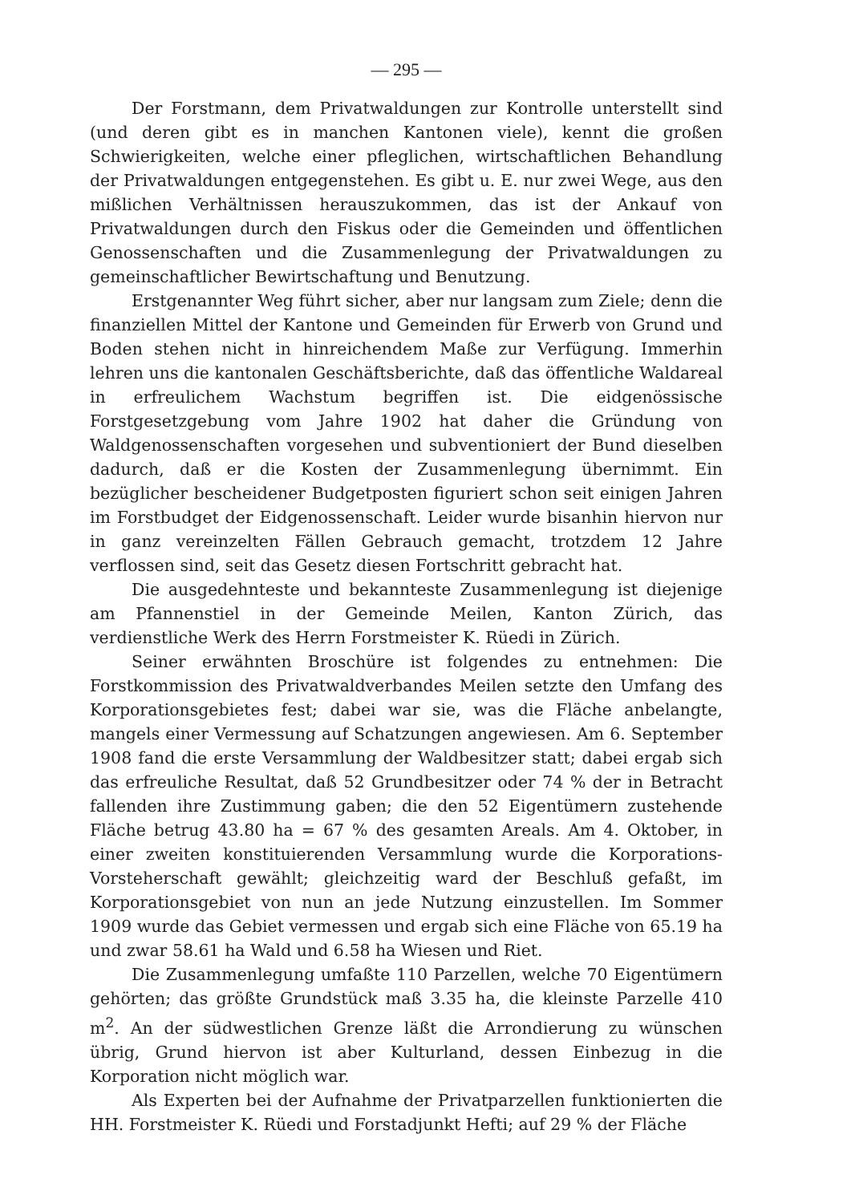— 295 —
Der Forstmann, dem Privatwaldungen zur Kontrolle unterstellt sind (und deren gibt es in manchen Kantonen viele), kennt die großen Schwierigkeiten, welche einer pfleglichen, wirtschaftlichen Behandlung der Privatwaldungen entgegenstehen. Es gibt u. E. nur zwei Wege, aus den mißlichen Verhältnissen herauszukommen, das ist der Ankauf von Privatwaldungen durch den Fiskus oder die Gemeinden und öffentlichen Genossenschaften und die Zusammenlegung der Privatwaldungen zu gemeinschaftlicher Bewirtschaftung und Benutzung.
Erstgenannter Weg führt sicher, aber nur langsam zum Ziele; denn die finanziellen Mittel der Kantone und Gemeinden für Erwerb von Grund und Boden stehen nicht in hinreichendem Maße zur Verfügung. Immerhin lehren uns die kantonalen Geschäftsberichte, daß das öffentliche Waldareal in erfreulichem Wachstum begriffen ist. Die eidgenössische Forstgesetzgebung vom Jahre 1902 hat daher die Gründung von Waldgenossenschaften vorgesehen und subventioniert der Bund dieselben dadurch, daß er die Kosten der Zusammenlegung übernimmt. Ein bezüglicher bescheidener Budgetposten figuriert schon seit einigen Jahren im Forstbudget der Eidgenossenschaft. Leider wurde bisanhin hiervon nur in ganz vereinzelten Fällen Gebrauch gemacht, trotzdem 12 Jahre verflossen sind, seit das Gesetz diesen Fortschritt gebracht hat.
Die ausgedehnteste und bekannteste Zusammenlegung ist diejenige am Pfannenstiel in der Gemeinde Meilen, Kanton Zürich, das verdienstliche Werk des Herrn Forstmeister K. Rüedi in Zürich.
Seiner erwähnten Broschüre ist folgendes zu entnehmen: Die Forstkommission des Privatwaldverbandes Meilen setzte den Umfang des Korporationsgebietes fest; dabei war sie, was die Fläche anbelangte, mangels einer Vermessung auf Schatzungen angewiesen. Am 6. September 1908 fand die erste Versammlung der Waldbesitzer statt; dabei ergab sich das erfreuliche Resultat, daß 52 Grundbesitzer oder 74 % der in Betracht fallenden ihre Zustimmung gaben; die den 52 Eigentümern zustehende Fläche betrug 43.80 ha = 67 % des gesamten Areals. Am 4. Oktober, in einer zweiten konstituierenden Versammlung wurde die Korporations-Vorsteherschaft gewählt; gleichzeitig ward der Beschluß gefaßt, im Korporationsgebiet von nun an jede Nutzung einzustellen. Im Sommer 1909 wurde das Gebiet vermessen und ergab sich eine Fläche von 65.19 ha und zwar 58.61 ha Wald und 6.58 ha Wiesen und Riet.
Die Zusammenlegung umfaßte 110 Parzellen, welche 70 Eigentümern gehörten; das größte Grundstück maß 3.35 ha, die kleinste Parzelle 410 m<sup>2</sup>. An der südwestlichen Grenze läßt die Arrondierung zu wünschen übrig, Grund hiervon ist aber Kulturland, dessen Einbezug in die Korporation nicht möglich war.
Als Experten bei der Aufnahme der Privatparzellen funktionierten die HH. Forstmeister K. Rüedi und Forstadjunkt Hefti; auf 29 % der Fläche